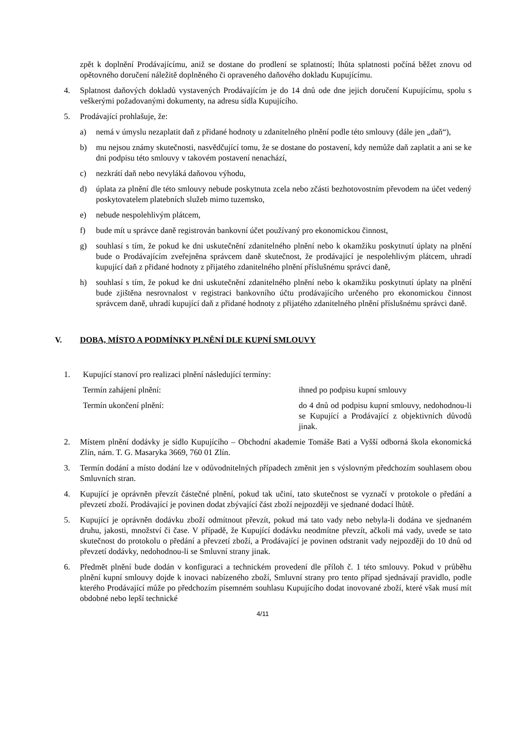zpět k doplnění Prodávajícímu, aniž se dostane do prodlení se splatností; lhůta splatnosti počíná běžet znovu od opětovného doručení náležitě doplněného či opraveného daňového dokladu Kupujícímu.
4. Splatnost daňových dokladů vystavených Prodávajícím je do 14 dnů ode dne jejich doručení Kupujícímu, spolu s veškerými požadovanými dokumenty, na adresu sídla Kupujícího.
5. Prodávající prohlašuje, že:
a) nemá v úmyslu nezaplatit daň z přidané hodnoty u zdanitelného plnění podle této smlouvy (dále jen „daň“),
b) mu nejsou známy skutečnosti, nasvědčující tomu, že se dostane do postavení, kdy nemůže daň zaplatit a ani se ke dni podpisu této smlouvy v takovém postavení nenachází,
c) nezkrátí daň nebo nevyláká daňovou výhodu,
d) úplata za plnění dle této smlouvy nebude poskytnuta zcela nebo zčásti bezhotovostním převodem na účet vedený poskytovatelem platebních služeb mimo tuzemsko,
e) nebude nespolehlivým plátcem,
f) bude mít u správce daně registrován bankovní účet používaný pro ekonomickou činnost,
g) souhlasí s tím, že pokud ke dni uskutečnění zdanitelného plnění nebo k okamžiku poskytnutí úplaty na plnění bude o Prodávajícím zveřejněna správcem daně skutečnost, že prodávající je nespolehlivým plátcem, uhradí kupující daň z přidané hodnoty z přijatého zdanitelného plnění příslušnému správci daně,
h) souhlasí s tím, že pokud ke dni uskutečnění zdanitelného plnění nebo k okamžiku poskytnutí úplaty na plnění bude zjištěna nesrovnalost v registraci bankovního účtu prodávajícího určeného pro ekonomickou činnost správcem daně, uhradí kupující daň z přidané hodnoty z přijatého zdanitelného plnění příslušnému správci daně.
V. DOBA, MÍSTO A PODMÍNKY PLNĚNÍ DLE KUPNÍ SMLOUVY
1. Kupující stanoví pro realizaci plnění následující termíny:
Termín zahájení plnění: ihned po podpisu kupní smlouvy
Termín ukončení plnění: do 4 dnů od podpisu kupní smlouvy, nedohodnou-li se Kupující a Prodávající z objektivních důvodů jinak.
2. Místem plnění dodávky je sídlo Kupujícího – Obchodní akademie Tomáše Bati a Vyšší odborná škola ekonomická Zlín, nám. T. G. Masaryka 3669, 760 01 Zlín.
3. Termín dodání a místo dodání lze v odůvodnitelných případech změnit jen s výslovným předchozím souhlasem obou Smluvních stran.
4. Kupující je oprávněn převzít částečné plnění, pokud tak učiní, tato skutečnost se vyznačí v protokole o předání a převzetí zboží. Prodávající je povinen dodat zbývající část zboží nejpozději ve sjednané dodací lhůtě.
5. Kupující je oprávněn dodávku zboží odmítnout převzít, pokud má tato vady nebo nebyla-li dodána ve sjednaném druhu, jakosti, množství či čase. V případě, že Kupující dodávku neodmítne převzít, ačkoli má vady, uvede se tato skutečnost do protokolu o předání a převzetí zboží, a Prodávající je povinen odstranit vady nejpozději do 10 dnů od převzetí dodávky, nedohodnou-li se Smluvní strany jinak.
6. Předmět plnění bude dodán v konfiguraci a technickém provedení dle příloh č. 1 této smlouvy. Pokud v průběhu plnění kupní smlouvy dojde k inovaci nabízeného zboží, Smluvní strany pro tento případ sjednávají pravidlo, podle kterého Prodávající může po předchozím písemném souhlasu Kupujícího dodat inovované zboží, které však musí mít obdobné nebo lepší technické
4/11